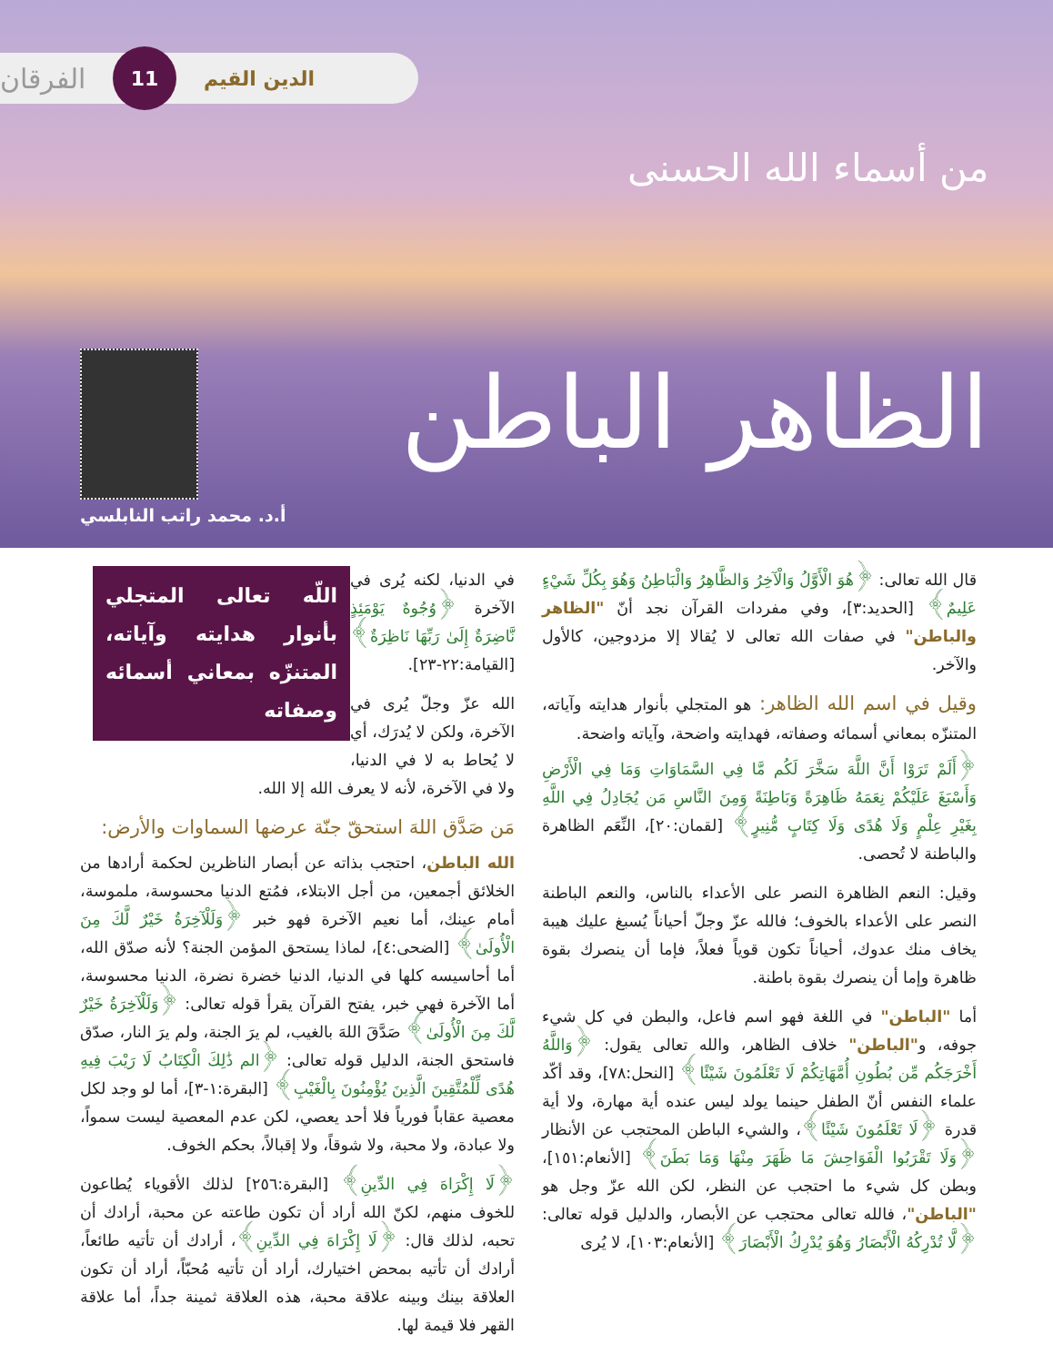الدين القيم 11 الفرقان
من أسماء الله الحسنى
الظاهر الباطن
أ.د. محمد راتب النابلسي
قال الله تعالى: ﴿هُوَ الْأَوَّلُ وَالْآخِرُ وَالظَّاهِرُ وَالْبَاطِنُ وَهُوَ بِكُلِّ شَيْءٍ عَلِيمٌ﴾ [الحديد:٣]، وفي مفردات القرآن نجد أنّ "الظاهر والباطن" في صفات الله تعالى لا يُقالا إلا مزدوجين، كالأول والآخر.
وقيل في اسم الله الظاهر: هو المتجلي بأنوار هدايته وآياته، المتنزّه بمعاني أسمائه وصفاته، فهدايته واضحة، وآياته واضحة.
﴿أَلَمْ تَرَوْا أَنَّ اللَّهَ سَخَّرَ لَكُم مَّا فِي السَّمَاوَاتِ وَمَا فِي الْأَرْضِ وَأَسْبَغَ عَلَيْكُمْ نِعَمَهُ ظَاهِرَةً وَبَاطِنَةً وَمِنَ النَّاسِ مَن يُجَادِلُ فِي اللَّهِ بِغَيْرِ عِلْمٍ وَلَا هُدًى وَلَا كِتَابٍ مُّنِيرٍ﴾ [لقمان:٢٠]، النِّعَم الظاهرة والباطنة لا تُحصى.
وقيل: النعم الظاهرة النصر على الأعداء بالناس، والنعم الباطنة النصر على الأعداء بالخوف؛ فالله عزّ وجلّ أحياناً يُسبغ عليك هيبة يخاف منك عدوك، أحياناً تكون قوياً فعلاً، فإما أن ينصرك بقوة ظاهرة وإما أن ينصرك بقوة باطنة.
أما "الباطن" في اللغة فهو اسم فاعل، والبطن في كل شيء جوفه، و"الباطن" خلاف الظاهر، والله تعالى يقول: ﴿وَاللَّهُ أَخْرَجَكُم مِّن بُطُونِ أُمَّهَاتِكُمْ لَا تَعْلَمُونَ شَيْئًا﴾ [النحل:٧٨]، وقد أكّد علماء النفس أنّ الطفل حينما يولد ليس عنده أية مهارة، ولا أية قدرة ﴿لَا تَعْلَمُونَ شَيْئًا﴾، والشيء الباطن المحتجب عن الأنظار ﴿وَلَا تَقْرَبُوا الْفَوَاحِشَ مَا ظَهَرَ مِنْهَا وَمَا بَطَنَ﴾ [الأنعام:١٥١]، وبطن كل شيء ما احتجب عن النظر، لكن الله عزّ وجل هو "الباطن"، فالله تعالى محتجب عن الأبصار، والدليل قوله تعالى: ﴿لَّا تُدْرِكُهُ الْأَبْصَارُ وَهُوَ يُدْرِكُ الْأَبْصَارَ﴾ [الأنعام:١٠٣]، لا يُرى
اللّه تعالى المتجلي بأنوار هدايته وآياته، المتنزّه بمعاني أسمائه وصفاته
في الدنيا، لكنه يُرى في الآخرة ﴿وُجُوهٌ يَوْمَئِذٍ نَّاضِرَةٌ إِلَىٰ رَبِّهَا نَاظِرَةٌ﴾ [القيامة:٢٢-٢٣].
الله عزّ وجلّ يُرى في الآخرة، ولكن لا يُدرَك، أي لا يُحاط به لا في الدنيا، ولا في الآخرة، لأنه لا يعرف الله إلا الله.
مَن صَدَّق اللهَ استحقّ جنّة عرضها السماوات والأرض:
الله الباطن، احتجب بذاته عن أبصار الناظرين لحكمة أرادها من الخلائق أجمعين، من أجل الابتلاء، فمُتع الدنيا محسوسة، ملموسة، أمام عينك، أما نعيم الآخرة فهو خبر ﴿وَلَلْآخِرَةُ خَيْرٌ لَّكَ مِنَ الْأُولَىٰ﴾ [الضحى:٤]، لماذا يستحق المؤمن الجنة؟ لأنه صدّق الله، أما أحاسيسه كلها في الدنيا، الدنيا خضرة نضرة، الدنيا محسوسة، أما الآخرة فهي خبر، يفتح القرآن يقرأ قوله تعالى: ﴿وَلَلْآخِرَةُ خَيْرٌ لَّكَ مِنَ الْأُولَىٰ﴾ صَدَّقَ اللهَ بالغيب، لم يرَ الجنة، ولم يرَ النار، صدّق فاستحق الجنة، الدليل قوله تعالى: ﴿الم ذَٰلِكَ الْكِتَابُ لَا رَيْبَ فِيهِ هُدًى لِّلْمُتَّقِينَ الَّذِينَ يُؤْمِنُونَ بِالْغَيْبِ﴾ [البقرة:١-٣]، أما لو وجد لكل معصية عقاباً فورياً فلا أحد يعصي، لكن عدم المعصية ليست سمواً، ولا عبادة، ولا محبة، ولا شوقاً، ولا إقبالاً، بحكم الخوف.
﴿لَا إِكْرَاهَ فِي الدِّينِ﴾ [البقرة:٢٥٦] لذلك الأقوياء يُطاعون للخوف منهم، لكنّ الله أراد أن تكون طاعته عن محبة، أرادك أن تحبه، لذلك قال: ﴿لَا إِكْرَاهَ فِي الدِّينِ﴾، أرادك أن تأتيه طائعاً، أرادك أن تأتيه بمحض اختيارك، أراد أن تأتيه مُحبّاً، أراد أن تكون العلاقة بينك وبينه علاقة محبة، هذه العلاقة ثمينة جداً، أما علاقة القهر فلا قيمة لها.